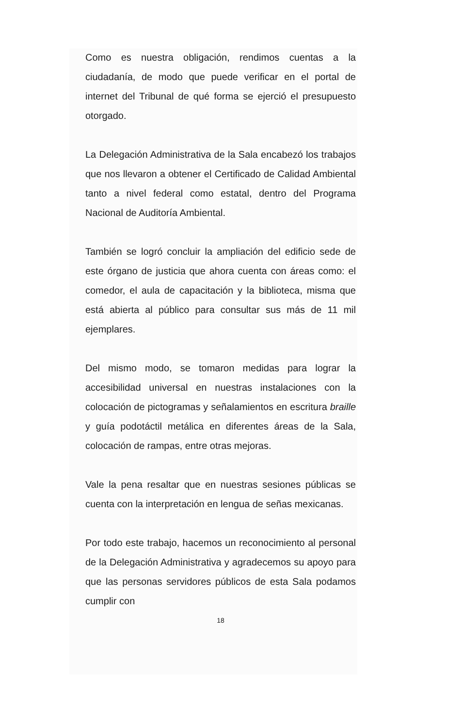Como es nuestra obligación, rendimos cuentas a la ciudadanía, de modo que puede verificar en el portal de internet del Tribunal de qué forma se ejerció el presupuesto otorgado.
La Delegación Administrativa de la Sala encabezó los trabajos que nos llevaron a obtener el Certificado de Calidad Ambiental tanto a nivel federal como estatal, dentro del Programa Nacional de Auditoría Ambiental.
También se logró concluir la ampliación del edificio sede de este órgano de justicia que ahora cuenta con áreas como: el comedor, el aula de capacitación y la biblioteca, misma que está abierta al público para consultar sus más de 11 mil ejemplares.
Del mismo modo, se tomaron medidas para lograr la accesibilidad universal en nuestras instalaciones con la colocación de pictogramas y señalamientos en escritura braille y guía podotáctil metálica en diferentes áreas de la Sala, colocación de rampas, entre otras mejoras.
Vale la pena resaltar que en nuestras sesiones públicas se cuenta con la interpretación en lengua de señas mexicanas.
Por todo este trabajo, hacemos un reconocimiento al personal de la Delegación Administrativa y agradecemos su apoyo para que las personas servidores públicos de esta Sala podamos cumplir con
18